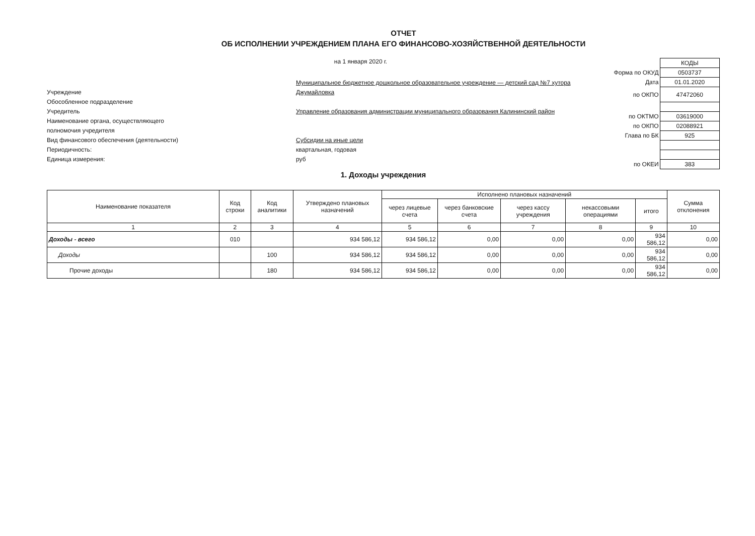ОТЧЕТ
ОБ ИСПОЛНЕНИИ УЧРЕЖДЕНИЕМ ПЛАНА ЕГО ФИНАНСОВО-ХОЗЯЙСТВЕННОЙ ДЕЯТЕЛЬНОСТИ
на 1 января 2020 г.
Учреждение
Муниципальное бюджетное дошкольное образовательное учреждение — детский сад №7 хутора Джумайловка
Обособленное подразделение
Учредитель
Управление образования администрации муниципального образования Калининский район
Наименование органа, осуществляющего
полномочия учредителя
Вид финансового обеспечения (деятельности)
Субсидии на иные цели
Периодичность:
квартальная, годовая
Единица измерения:
руб
| | КОДЫ |
| Форма по ОКУД | 0503737 |
| Дата | 01.01.2020 |
| по ОКПО | 47472060 |
| по ОКТМО | 03619000 |
| по ОКПО | 02088921 |
| Глава по БК | 925 |
| по ОКЕИ | 383 |
1. Доходы учреждения
| Наименование показателя | Код строки | Код аналитики | Утверждено плановых назначений | Исполнено плановых назначений | | | | | Сумма отклонения |
| --- | --- | --- | --- | --- | --- | --- | --- | --- | --- |
| | | | | через лицевые счета | через банковские счета | через кассу учреждения | некассовыми операциями | итого | |
| 1 | 2 | 3 | 4 | 5 | 6 | 7 | 8 | 9 | 10 |
| Доходы - всего | 010 | | 934 586,12 | 934 586,12 | 0,00 | 0,00 | 0,00 | 934 586,12 | 0,00 |
| Доходы | | 100 | 934 586,12 | 934 586,12 | 0,00 | 0,00 | 0,00 | 934 586,12 | 0,00 |
| Прочие доходы | | 180 | 934 586,12 | 934 586,12 | 0,00 | 0,00 | 0,00 | 934 586,12 | 0,00 |